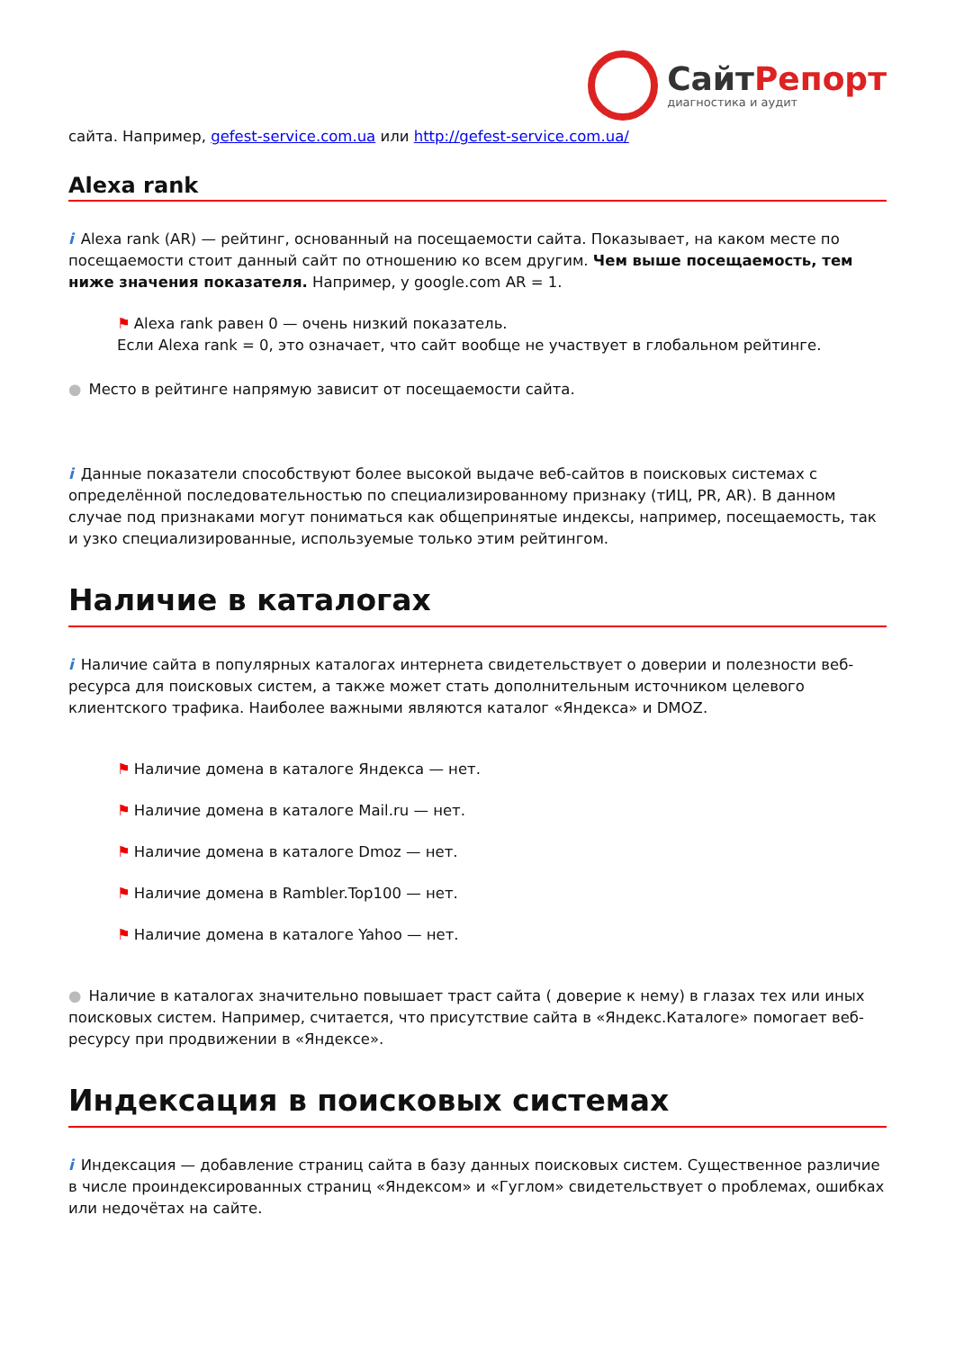СайтРепорт
диагностика и аудит
сайта. Например, gefest-service.com.ua или http://gefest-service.com.ua/
Alexa rank
i Alexa rank (AR) — рейтинг, основанный на посещаемости сайта. Показывает, на каком месте по посещаемости стоит данный сайт по отношению ко всем другим. Чем выше посещаемость, тем ниже значения показателя. Например, у google.com AR = 1.
⚑ Alexa rank равен 0 — очень низкий показатель.
Если Alexa rank = 0, это означает, что сайт вообще не участвует в глобальном рейтинге.
● Место в рейтинге напрямую зависит от посещаемости сайта.
i Данные показатели способствуют более высокой выдаче веб-сайтов в поисковых системах с определённой последовательностью по специализированному признаку (тИЦ, PR, AR). В данном случае под признаками могут пониматься как общепринятые индексы, например, посещаемость, так и узко специализированные, используемые только этим рейтингом.
Наличие в каталогах
i Наличие сайта в популярных каталогах интернета свидетельствует о доверии и полезности веб-ресурса для поисковых систем, а также может стать дополнительным источником целевого клиентского трафика. Наиболее важными являются каталог «Яндекса» и DMOZ.
⚑ Наличие домена в каталоге Яндекса — нет.
⚑ Наличие домена в каталоге Mail.ru — нет.
⚑ Наличие домена в каталоге Dmoz — нет.
⚑ Наличие домена в Rambler.Top100 — нет.
⚑ Наличие домена в каталоге Yahoo — нет.
● Наличие в каталогах значительно повышает траст сайта ( доверие к нему) в глазах тех или иных поисковых систем. Например, считается, что присутствие сайта в «Яндекс.Каталоге» помогает веб-ресурсу при продвижении в «Яндексе».
Индексация в поисковых системах
i Индексация — добавление страниц сайта в базу данных поисковых систем. Существенное различие в числе проиндексированных страниц «Яндексом» и «Гуглом» свидетельствует о проблемах, ошибках или недочётах на сайте.